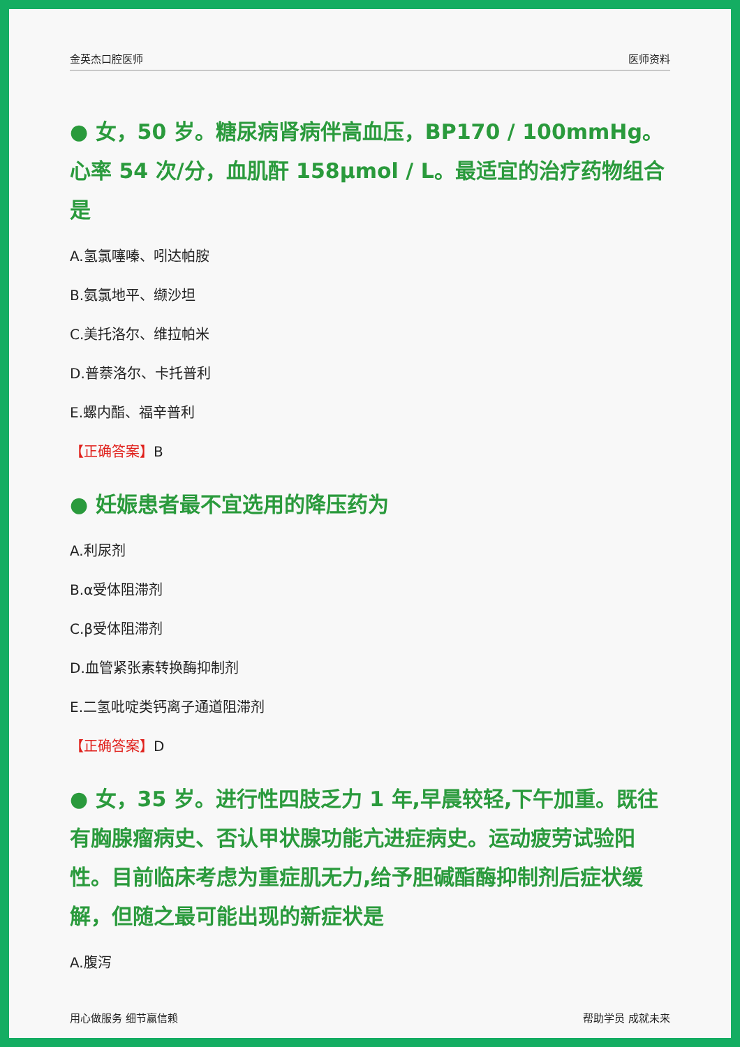金英杰口腔医师 医师资料
● 女，50 岁。糖尿病肾病伴高血压，BP170 / 100mmHg。心率 54 次/分，血肌酐 158μmol / L。最适宜的治疗药物组合是
A.氢氯噻嗪、吲达帕胺
B.氨氯地平、缬沙坦
C.美托洛尔、维拉帕米
D.普萘洛尔、卡托普利
E.螺内酯、福辛普利
【正确答案】B
● 妊娠患者最不宜选用的降压药为
A.利尿剂
B.α受体阻滞剂
C.β受体阻滞剂
D.血管紧张素转换酶抑制剂
E.二氢吡啶类钙离子通道阻滞剂
【正确答案】D
● 女，35 岁。进行性四肢乏力 1 年,早晨较轻,下午加重。既往有胸腺瘤病史、否认甲状腺功能亢进症病史。运动疲劳试验阳性。目前临床考虑为重症肌无力,给予胆碱酯酶抑制剂后症状缓解，但随之最可能出现的新症状是
A.腹泻
用心做服务 细节赢信赖 帮助学员 成就未来